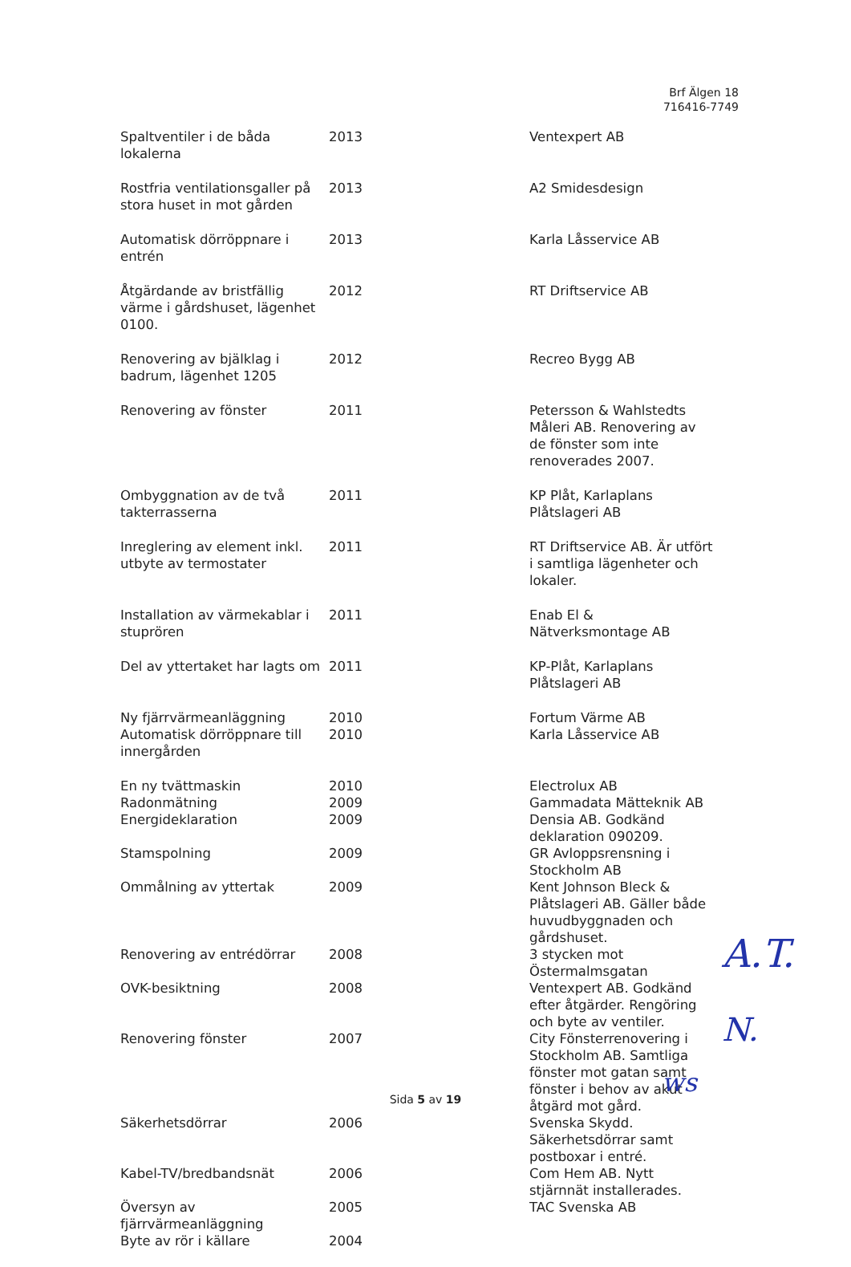Brf Älgen 18
716416-7749
| Spaltventiler i de båda lokalerna | 2013 | Ventexpert AB |
| Rostfria ventilationsgaller på stora huset in mot gården | 2013 | A2 Smidesdesign |
| Automatisk dörröppnare i entrén | 2013 | Karla Låsservice AB |
| Åtgärdande av bristfällig värme i gårdshuset, lägenhet 0100. | 2012 | RT Driftservice AB |
| Renovering av bjälklag i badrum, lägenhet 1205 | 2012 | Recreo Bygg AB |
| Renovering av fönster | 2011 | Petersson & Wahlstedts Måleri AB. Renovering av de fönster som inte renoverades 2007. |
| Ombyggnation av de två takterrasserna | 2011 | KP Plåt, Karlaplans Plåtslageri AB |
| Inreglering av element inkl. utbyte av termostater | 2011 | RT Driftservice AB. Är utfört i samtliga lägenheter och lokaler. |
| Installation av värmekablar i stuprören | 2011 | Enab El & Nätverksmontage AB |
| Del av yttertaket har lagts om | 2011 | KP-Plåt, Karlaplans Plåtslageri AB |
| Ny fjärrvärmeanläggning | 2010 | Fortum Värme AB |
| Automatisk dörröppnare till innergården | 2010 | Karla Låsservice AB |
| En ny tvättmaskin | 2010 | Electrolux AB |
| Radonmätning | 2009 | Gammadata Mätteknik AB |
| Energideklaration | 2009 | Densia AB. Godkänd deklaration 090209. |
| Stamspolning | 2009 | GR Avloppsrensning i Stockholm AB |
| Ommålning av yttertak | 2009 | Kent Johnson Bleck & Plåtslageri AB. Gäller både huvudbyggnaden och gårdshuset. |
| Renovering av entrédörrar | 2008 | 3 stycken mot Östermalmsgatan |
| OVK-besiktning | 2008 | Ventexpert AB. Godkänd efter åtgärder. Rengöring och byte av ventiler. |
| Renovering fönster | 2007 | City Fönsterrenovering i Stockholm AB. Samtliga fönster mot gatan samt fönster i behov av akut åtgärd mot gård. |
| Säkerhetsdörrar | 2006 | Svenska Skydd. Säkerhetsdörrar samt postboxar i entré. |
| Kabel-TV/bredbandsnät | 2006 | Com Hem AB. Nytt stjärnnät installerades. |
| Översyn av fjärrvärmeanläggning | 2005 | TAC Svenska AB |
| Byte av rör i källare | 2004 | |
Sida 5 av 19
A.T.
N.
ws